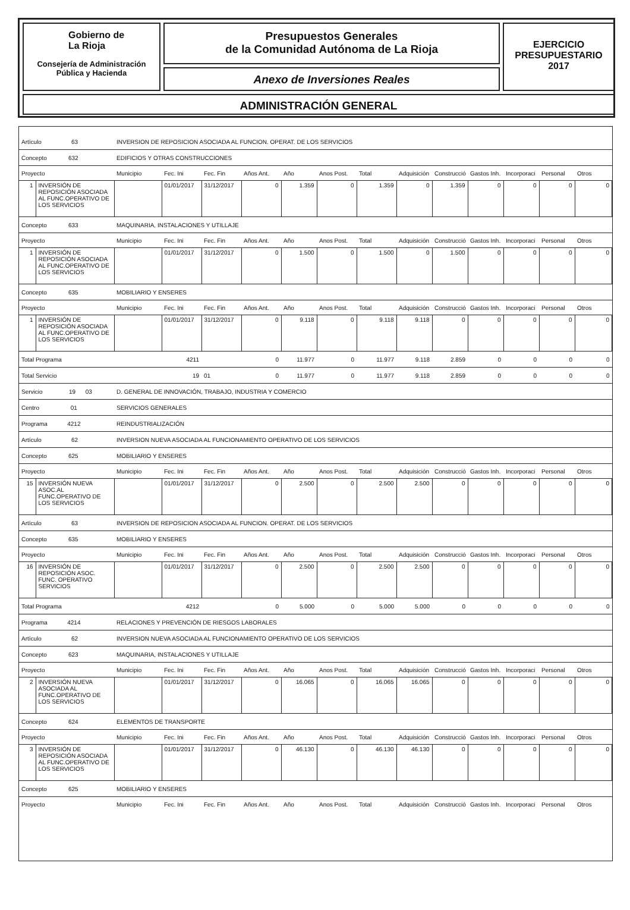Gobierno de
La Rioja
Consejería de Administración
Pública y Hacienda
Presupuestos Generales
de la Comunidad Autónoma de La Rioja
Anexo de Inversiones Reales
EJERCICIO
PRESUPUESTARIO
2017
ADMINISTRACIÓN GENERAL
| Artículo 63 | | INVERSION DE REPOSICION ASOCIADA AL FUNCION. OPERAT. DE LOS SERVICIOS | | | | | | | | | | | | |
| Concepto 632 | | EDIFICIOS Y OTRAS CONSTRUCCIONES | | | | | | | | | | | | |
| Proyecto | | Municipio | Fec. Ini | Fec. Fin | Años Ant. | Año | Anos Post. | Total | Adquisición | Construcció | Gastos Inh. | Incorporaci | Personal | Otros |
| 1 | INVERSIÓN DE REPOSICIÓN ASOCIADA AL FUNC.OPERATIVO DE LOS SERVICIOS | | 01/01/2017 | 31/12/2017 | 0 | 1.359 | 0 | 1.359 | 0 | 1.359 | 0 | 0 | 0 | 0 |
| Concepto 633 | | MAQUINARIA, INSTALACIONES Y UTILLAJE | | | | | | | | | | | | |
| Proyecto | | Municipio | Fec. Ini | Fec. Fin | Años Ant. | Año | Anos Post. | Total | Adquisición | Construcció | Gastos Inh. | Incorporaci | Personal | Otros |
| 1 | INVERSIÓN DE REPOSICIÓN ASOCIADA AL FUNC.OPERATIVO DE LOS SERVICIOS | | 01/01/2017 | 31/12/2017 | 0 | 1.500 | 0 | 1.500 | 0 | 1.500 | 0 | 0 | 0 | 0 |
| Concepto 635 | | MOBILIARIO Y ENSERES | | | | | | | | | | | | |
| Proyecto | | Municipio | Fec. Ini | Fec. Fin | Años Ant. | Año | Anos Post. | Total | Adquisición | Construcció | Gastos Inh. | Incorporaci | Personal | Otros |
| 1 | INVERSIÓN DE REPOSICIÓN ASOCIADA AL FUNC.OPERATIVO DE LOS SERVICIOS | | 01/01/2017 | 31/12/2017 | 0 | 9.118 | 0 | 9.118 | 9.118 | 0 | 0 | 0 | 0 | 0 |
| Total Programa | | | 4211 | | 0 | 11.977 | 0 | 11.977 | 9.118 | 2.859 | 0 | 0 | 0 | 0 |
| Total Servicio | | | 19 | 01 | 0 | 11.977 | 0 | 11.977 | 9.118 | 2.859 | 0 | 0 | 0 | 0 |
| Servicio 19 03 | | D. GENERAL DE INNOVACIÓN, TRABAJO, INDUSTRIA Y COMERCIO | | | | | | | | | | | | |
| Centro 01 | | SERVICIOS GENERALES | | | | | | | | | | | | |
| Programa 4212 | | REINDUSTRIALIZACIÓN | | | | | | | | | | | | |
| Artículo 62 | | INVERSION NUEVA ASOCIADA AL FUNCIONAMIENTO OPERATIVO DE LOS SERVICIOS | | | | | | | | | | | | |
| Concepto 625 | | MOBILIARIO Y ENSERES | | | | | | | | | | | | |
| Proyecto | | Municipio | Fec. Ini | Fec. Fin | Años Ant. | Año | Anos Post. | Total | Adquisición | Construcció | Gastos Inh. | Incorporaci | Personal | Otros |
| 15 | INVERSIÓN NUEVA ASOC.AL FUNC.OPERATIVO DE LOS SERVICIOS | | 01/01/2017 | 31/12/2017 | 0 | 2.500 | 0 | 2.500 | 2.500 | 0 | 0 | 0 | 0 | 0 |
| Artículo 63 | | INVERSION DE REPOSICION ASOCIADA AL FUNCION. OPERAT. DE LOS SERVICIOS | | | | | | | | | | | | |
| Concepto 635 | | MOBILIARIO Y ENSERES | | | | | | | | | | | | |
| Proyecto | | Municipio | Fec. Ini | Fec. Fin | Años Ant. | Año | Anos Post. | Total | Adquisición | Construcció | Gastos Inh. | Incorporaci | Personal | Otros |
| 16 | INVERSIÓN DE REPOSICIÓN ASOC. FUNC. OPERATIVO SERVICIOS | | 01/01/2017 | 31/12/2017 | 0 | 2.500 | 0 | 2.500 | 2.500 | 0 | 0 | 0 | 0 | 0 |
| Total Programa | | | 4212 | | 0 | 5.000 | 0 | 5.000 | 5.000 | 0 | 0 | 0 | 0 | 0 |
| Programa 4214 | | RELACIONES Y PREVENCIÓN DE RIESGOS LABORALES | | | | | | | | | | | | |
| Artículo 62 | | INVERSION NUEVA ASOCIADA AL FUNCIONAMIENTO OPERATIVO DE LOS SERVICIOS | | | | | | | | | | | | |
| Concepto 623 | | MAQUINARIA, INSTALACIONES Y UTILLAJE | | | | | | | | | | | | |
| Proyecto | | Municipio | Fec. Ini | Fec. Fin | Años Ant. | Año | Anos Post. | Total | Adquisición | Construcció | Gastos Inh. | Incorporaci | Personal | Otros |
| 2 | INVERSIÓN NUEVA ASOCIADA AL FUNC.OPERATIVO DE LOS SERVICIOS | | 01/01/2017 | 31/12/2017 | 0 | 16.065 | 0 | 16.065 | 16.065 | 0 | 0 | 0 | 0 | 0 |
| Concepto 624 | | ELEMENTOS DE TRANSPORTE | | | | | | | | | | | | |
| Proyecto | | Municipio | Fec. Ini | Fec. Fin | Años Ant. | Año | Anos Post. | Total | Adquisición | Construcció | Gastos Inh. | Incorporaci | Personal | Otros |
| 3 | INVERSIÓN DE REPOSICIÓN ASOCIADA AL FUNC.OPERATIVO DE LOS SERVICIOS | | 01/01/2017 | 31/12/2017 | 0 | 46.130 | 0 | 46.130 | 46.130 | 0 | 0 | 0 | 0 | 0 |
| Concepto 625 | | MOBILIARIO Y ENSERES | | | | | | | | | | | | |
| Proyecto | | Municipio | Fec. Ini | Fec. Fin | Años Ant. | Año | Anos Post. | Total | Adquisición | Construcció | Gastos Inh. | Incorporaci | Personal | Otros |